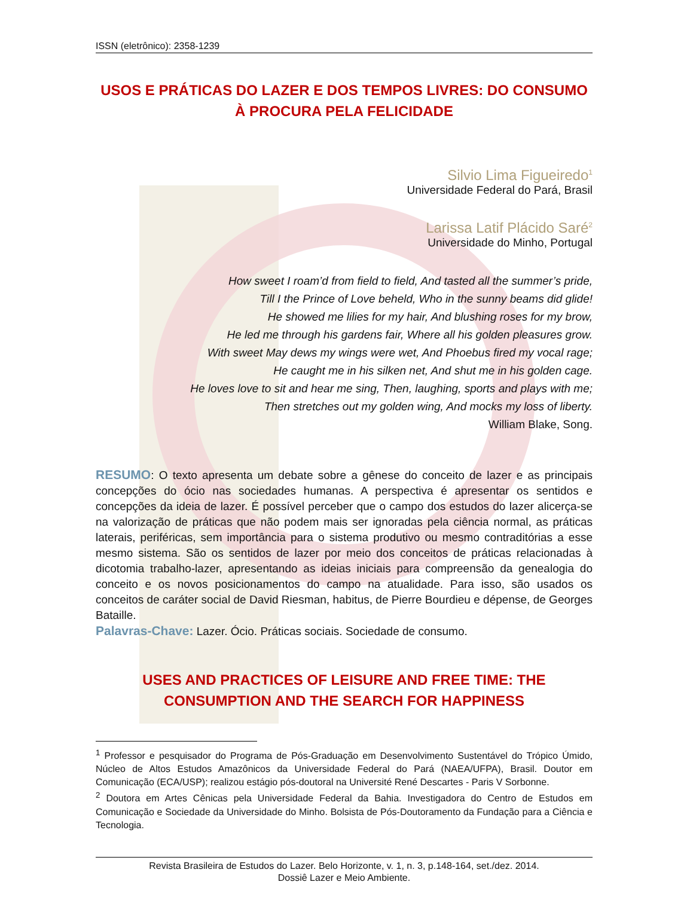ISSN (eletrônico): 2358-1239
USOS E PRÁTICAS DO LAZER E DOS TEMPOS LIVRES: DO CONSUMO À PROCURA PELA FELICIDADE
Silvio Lima Figueiredo<sup>1</sup>
Universidade Federal do Pará, Brasil
Larissa Latif Plácido Saré<sup>2</sup>
Universidade do Minho, Portugal
How sweet I roam’d from field to field, And tasted all the summer’s pride,
Till I the Prince of Love beheld, Who in the sunny beams did glide!
He showed me lilies for my hair, And blushing roses for my brow,
He led me through his gardens fair, Where all his golden pleasures grow.
With sweet May dews my wings were wet, And Phoebus fired my vocal rage;
He caught me in his silken net, And shut me in his golden cage.
He loves love to sit and hear me sing, Then, laughing, sports and plays with me;
Then stretches out my golden wing, And mocks my loss of liberty.
William Blake, Song.
RESUMO: O texto apresenta um debate sobre a gênese do conceito de lazer e as principais concepções do ócio nas sociedades humanas. A perspectiva é apresentar os sentidos e concepções da ideia de lazer. É possível perceber que o campo dos estudos do lazer alicerça-se na valorização de práticas que não podem mais ser ignoradas pela ciência normal, as práticas laterais, periféricas, sem importância para o sistema produtivo ou mesmo contraditórias a esse mesmo sistema. São os sentidos de lazer por meio dos conceitos de práticas relacionadas à dicotomia trabalho-lazer, apresentando as ideias iniciais para compreensão da genealogia do conceito e os novos posicionamentos do campo na atualidade. Para isso, são usados os conceitos de caráter social de David Riesman, habitus, de Pierre Bourdieu e dépense, de Georges Bataille.
Palavras-Chave: Lazer. Ócio. Práticas sociais. Sociedade de consumo.
USES AND PRACTICES OF LEISURE AND FREE TIME: THE CONSUMPTION AND THE SEARCH FOR HAPPINESS
<sup>1</sup> Professor e pesquisador do Programa de Pós-Graduação em Desenvolvimento Sustentável do Trópico Úmido, Núcleo de Altos Estudos Amazônicos da Universidade Federal do Pará (NAEA/UFPA), Brasil. Doutor em Comunicação (ECA/USP); realizou estágio pós-doutoral na Université René Descartes - Paris V Sorbonne.
<sup>2</sup> Doutora em Artes Cênicas pela Universidade Federal da Bahia. Investigadora do Centro de Estudos em Comunicação e Sociedade da Universidade do Minho. Bolsista de Pós-Doutoramento da Fundação para a Ciência e Tecnologia.
Revista Brasileira de Estudos do Lazer. Belo Horizonte, v. 1, n. 3, p.148-164, set./dez. 2014.
Dossiê Lazer e Meio Ambiente.